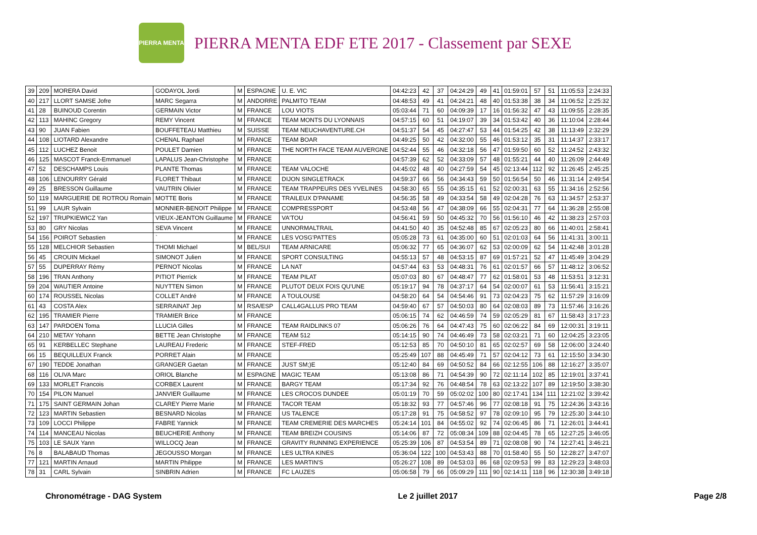PIERRA MENTA
PIERRA MENTA EDF ETE 2017 - Classement par SEXE
| 39 | 209 | MORERA David | GODAYOL Jordi | M | ESPAGNE | U. E. VIC | 04:42:23 | 42 | 37 | 04:24:29 | 49 | 41 | 01:59:01 | 57 | 51 | 11:05:53 | 2:24:33 |
| 40 | 217 | LLORT SAMSE Jofre | MARC Segarra | M | ANDORRE | PALMITO TEAM | 04:48:53 | 49 | 41 | 04:24:21 | 48 | 40 | 01:53:38 | 38 | 34 | 11:06:52 | 2:25:32 |
| 41 | 28 | BUINOUD Corentin | GERMAIN Victor | M | FRANCE | LOU VIOTS | 05:03:44 | 71 | 60 | 04:09:39 | 17 | 16 | 01:56:32 | 47 | 43 | 11:09:55 | 2:28:35 |
| 42 | 113 | MAHINC Gregory | REMY Vincent | M | FRANCE | TEAM MONTS DU LYONNAIS | 04:57:15 | 60 | 51 | 04:19:07 | 39 | 34 | 01:53:42 | 40 | 36 | 11:10:04 | 2:28:44 |
| 43 | 90 | JUAN Fabien | BOUFFETEAU Matthieu | M | SUISSE | TEAM NEUCHAVENTURE.CH | 04:51:37 | 54 | 45 | 04:27:47 | 53 | 44 | 01:54:25 | 42 | 38 | 11:13:49 | 2:32:29 |
| 44 | 108 | LIOTARD Alexandre | CHENAL Raphael | M | FRANCE | TEAM BOAR | 04:49:25 | 50 | 42 | 04:32:00 | 55 | 46 | 01:53:12 | 35 | 31 | 11:14:37 | 2:33:17 |
| 45 | 112 | LUCHEZ Benoit | POULET Damien | M | FRANCE | THE NORTH FACE TEAM AUVERGNE | 04:52:44 | 55 | 46 | 04:32:18 | 56 | 47 | 01:59:50 | 60 | 52 | 11:24:52 | 2:43:32 |
| 46 | 125 | MASCOT Franck-Emmanuel | LAPALUS Jean-Christophe | M | FRANCE | | 04:57:39 | 62 | 52 | 04:33:09 | 57 | 48 | 01:55:21 | 44 | 40 | 11:26:09 | 2:44:49 |
| 47 | 52 | DESCHAMPS Louis | PLANTE Thomas | M | FRANCE | TEAM VALOCHE | 04:45:02 | 48 | 40 | 04:27:59 | 54 | 45 | 02:13:44 | 112 | 92 | 11:26:45 | 2:45:25 |
| 48 | 106 | LENOURRY Gérald | FLORET Thibaut | M | FRANCE | DIJON SINGLETRACK | 04:59:37 | 66 | 56 | 04:34:43 | 59 | 50 | 01:56:54 | 50 | 46 | 11:31:14 | 2:49:54 |
| 49 | 25 | BRESSON Guillaume | VAUTRIN Olivier | M | FRANCE | TEAM TRAPPEURS DES YVELINES | 04:58:30 | 65 | 55 | 04:35:15 | 61 | 52 | 02:00:31 | 63 | 55 | 11:34:16 | 2:52:56 |
| 50 | 119 | MARGUERIE DE ROTROU Romain | MOTTE Boris | M | FRANCE | TRAILEUX D'PANAME | 04:56:35 | 58 | 49 | 04:33:54 | 58 | 49 | 02:04:28 | 76 | 63 | 11:34:57 | 2:53:37 |
| 51 | 99 | LAUR Sylvain | MONNIER-BENOIT Philippe | M | FRANCE | COMPRESSPORT | 04:53:48 | 56 | 47 | 04:38:09 | 66 | 55 | 02:04:31 | 77 | 64 | 11:36:28 | 2:55:08 |
| 52 | 197 | TRUPKIEWICZ Yan | VIEUX-JEANTON Guillaume | M | FRANCE | VA'TOU | 04:56:41 | 59 | 50 | 04:45:32 | 70 | 56 | 01:56:10 | 46 | 42 | 11:38:23 | 2:57:03 |
| 53 | 80 | GRY Nicolas | SEVA Vincent | M | FRANCE | UNNORMALTRAIL | 04:41:50 | 40 | 35 | 04:52:48 | 85 | 67 | 02:05:23 | 80 | 66 | 11:40:01 | 2:58:41 |
| 54 | 156 | POIROT Sebastien | ` | M | FRANCE | LES VOSG'PATTES | 05:05:28 | 73 | 61 | 04:35:00 | 60 | 51 | 02:01:03 | 64 | 56 | 11:41:31 | 3:00:11 |
| 55 | 128 | MELCHIOR Sebastien | THOMI Michael | M | BEL/SUI | TEAM ARNICARE | 05:06:32 | 77 | 65 | 04:36:07 | 62 | 53 | 02:00:09 | 62 | 54 | 11:42:48 | 3:01:28 |
| 56 | 45 | CROUIN Mickael | SIMONOT Julien | M | FRANCE | SPORT CONSULTING | 04:55:13 | 57 | 48 | 04:53:15 | 87 | 69 | 01:57:21 | 52 | 47 | 11:45:49 | 3:04:29 |
| 57 | 55 | DUPERRAY Rémy | PERNOT Nicolas | M | FRANCE | LA NAT | 04:57:44 | 63 | 53 | 04:48:31 | 76 | 61 | 02:01:57 | 66 | 57 | 11:48:12 | 3:06:52 |
| 58 | 196 | TRAN Anthony | PITIOT Pierrick | M | FRANCE | TEAM PILAT | 05:07:03 | 80 | 67 | 04:48:47 | 77 | 62 | 01:58:01 | 53 | 48 | 11:53:51 | 3:12:31 |
| 59 | 204 | WAUTIER Antoine | NUYTTEN Simon | M | FRANCE | PLUTOT DEUX FOIS QU'UNE | 05:19:17 | 94 | 78 | 04:37:17 | 64 | 54 | 02:00:07 | 61 | 53 | 11:56:41 | 3:15:21 |
| 60 | 174 | ROUSSEL Nicolas | COLLET André | M | FRANCE | A TOULOUSE | 04:58:20 | 64 | 54 | 04:54:46 | 91 | 73 | 02:04:23 | 75 | 62 | 11:57:29 | 3:16:09 |
| 61 | 43 | COSTA Alex | SERRAINAT Jep | M | RSA/ESP | CALL4GALLUS PRO TEAM | 04:59:40 | 67 | 57 | 04:50:03 | 80 | 64 | 02:08:03 | 89 | 73 | 11:57:46 | 3:16:26 |
| 62 | 195 | TRAMIER Pierre | TRAMIER Brice | M | FRANCE | | 05:06:15 | 74 | 62 | 04:46:59 | 74 | 59 | 02:05:29 | 81 | 67 | 11:58:43 | 3:17:23 |
| 63 | 147 | PARDOEN Toma | LLUCIA Gilles | M | FRANCE | TEAM RAIDLINKS 07 | 05:06:26 | 76 | 64 | 04:47:43 | 75 | 60 | 02:06:22 | 84 | 69 | 12:00:31 | 3:19:11 |
| 64 | 210 | METAY Yohann | BETTE Jean Christophe | M | FRANCE | TEAM 512 | 05:14:15 | 90 | 74 | 04:46:49 | 73 | 58 | 02:03:21 | 71 | 60 | 12:04:25 | 3:23:05 |
| 65 | 91 | KERBELLEC Stephane | LAUREAU Frederic | M | FRANCE | STEF-FRED | 05:12:53 | 85 | 70 | 04:50:10 | 81 | 65 | 02:02:57 | 69 | 58 | 12:06:00 | 3:24:40 |
| 66 | 15 | BEQUILLEUX Franck | PORRET Alain | M | FRANCE | | 05:25:49 | 107 | 88 | 04:45:49 | 71 | 57 | 02:04:12 | 73 | 61 | 12:15:50 | 3:34:30 |
| 67 | 190 | TEDDE Jonathan | GRANGER Gaetan | M | FRANCE | JUST SM;)E | 05:12:40 | 84 | 69 | 04:50:52 | 84 | 66 | 02:12:55 | 106 | 88 | 12:16:27 | 3:35:07 |
| 68 | 116 | OLIVA Marc | ORIOL Blanche | M | ESPAGNE | MAGIC TEAM | 05:13:08 | 86 | 71 | 04:54:39 | 90 | 72 | 02:11:14 | 102 | 85 | 12:19:01 | 3:37:41 |
| 69 | 133 | MORLET Francois | CORBEX Laurent | M | FRANCE | BARGY TEAM | 05:17:34 | 92 | 76 | 04:48:54 | 78 | 63 | 02:13:22 | 107 | 89 | 12:19:50 | 3:38:30 |
| 70 | 154 | PILON Manuel | JANVIER Guillaume | M | FRANCE | LES CROCOS DUNDEE | 05:01:19 | 70 | 59 | 05:02:02 | 100 | 80 | 02:17:41 | 134 | 111 | 12:21:02 | 3:39:42 |
| 71 | 175 | SAINT GERMAIN Johan | CLAREY Pierre Marie | M | FRANCE | TACOR TEAM | 05:18:32 | 93 | 77 | 04:57:46 | 96 | 77 | 02:08:18 | 91 | 75 | 12:24:36 | 3:43:16 |
| 72 | 123 | MARTIN Sebastien | BESNARD Nicolas | M | FRANCE | US TALENCE | 05:17:28 | 91 | 75 | 04:58:52 | 97 | 78 | 02:09:10 | 95 | 79 | 12:25:30 | 3:44:10 |
| 73 | 109 | LOCCI Philippe | FABRE Yannick | M | FRANCE | TEAM CREMERIE DES MARCHES | 05:24:14 | 101 | 84 | 04:55:02 | 92 | 74 | 02:06:45 | 86 | 71 | 12:26:01 | 3:44:41 |
| 74 | 114 | MANCEAU Nicolas | BEUCHERIE Anthony | M | FRANCE | TEAM BREIZH COUSINS | 05:14:06 | 87 | 72 | 05:08:34 | 109 | 88 | 02:04:45 | 78 | 65 | 12:27:25 | 3:46:05 |
| 75 | 103 | LE SAUX Yann | WILLOCQ Jean | M | FRANCE | GRAVITY RUNNING EXPERIENCE | 05:25:39 | 106 | 87 | 04:53:54 | 89 | 71 | 02:08:08 | 90 | 74 | 12:27:41 | 3:46:21 |
| 76 | 8 | BALABAUD Thomas | JEGOUSSO Morgan | M | FRANCE | LES ULTRA KINES | 05:36:04 | 122 | 100 | 04:53:43 | 88 | 70 | 01:58:40 | 55 | 50 | 12:28:27 | 3:47:07 |
| 77 | 121 | MARTIN Arnaud | MARTIN Philippe | M | FRANCE | LES MARTIN'S | 05:26:27 | 108 | 89 | 04:53:03 | 86 | 68 | 02:09:53 | 99 | 83 | 12:29:23 | 3:48:03 |
| 78 | 31 | CARL Sylvain | SINBRIN Adrien | M | FRANCE | FC LAUZES | 05:06:58 | 79 | 66 | 05:09:29 | 111 | 90 | 02:14:11 | 118 | 96 | 12:30:38 | 3:49:18 |
Chronométrage - DAG System Le 2 juillet 2017 Page 2/8